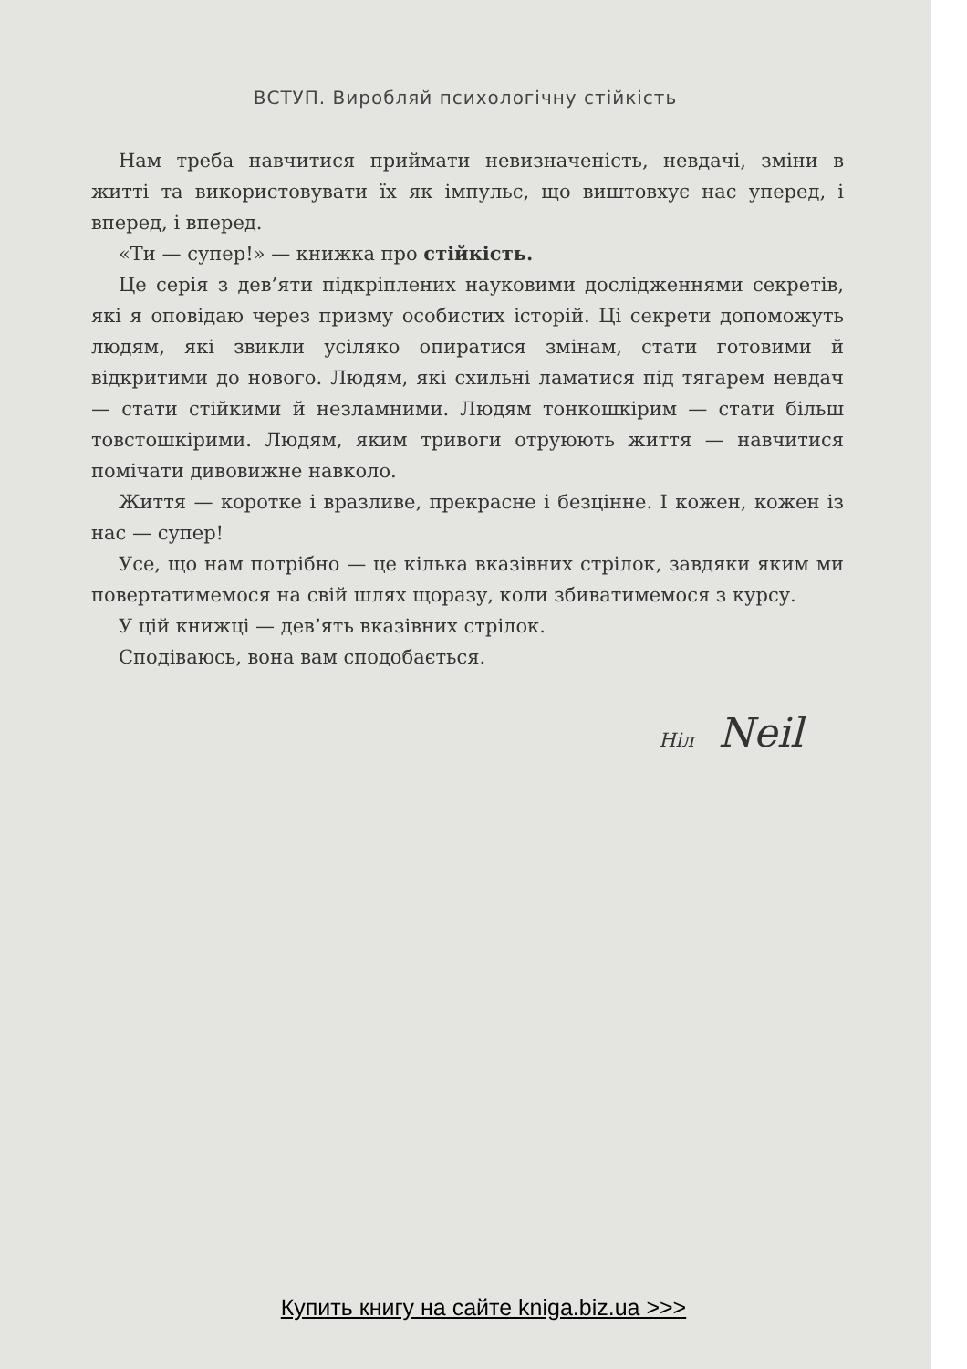ВСТУП. Виробляй психологічну стійкість
Нам треба навчитися приймати невизначеність, невдачі, зміни в житті та використовувати їх як імпульс, що виштовхує нас уперед, і вперед, і вперед.
«Ти — супер!» — книжка про стійкість.
Це серія з дев’яти підкріплених науковими дослідженнями секретів, які я оповідаю через призму особистих історій. Ці секрети допоможуть людям, які звикли усіляко опиратися змінам, стати готовими й відкритими до нового. Людям, які схильні ламатися під тягарем невдач — стати стійкими й незламними. Людям тонкошкірим — стати більш товстошкірими. Людям, яким тривоги отруюють життя — навчитися помічати дивовижне навколо.
Життя — коротке і вразливе, прекрасне і безцінне. І кожен, кожен із нас — супер!
Усе, що нам потрібно — це кілька вказівних стрілок, завдяки яким ми повертатимемося на свій шлях щоразу, коли збиватимемося з курсу.
У цій книжці — дев’ять вказівних стрілок.
Сподіваюсь, вона вам сподобається.
Ніл Neil
Купить книгу на сайте kniga.biz.ua >>>